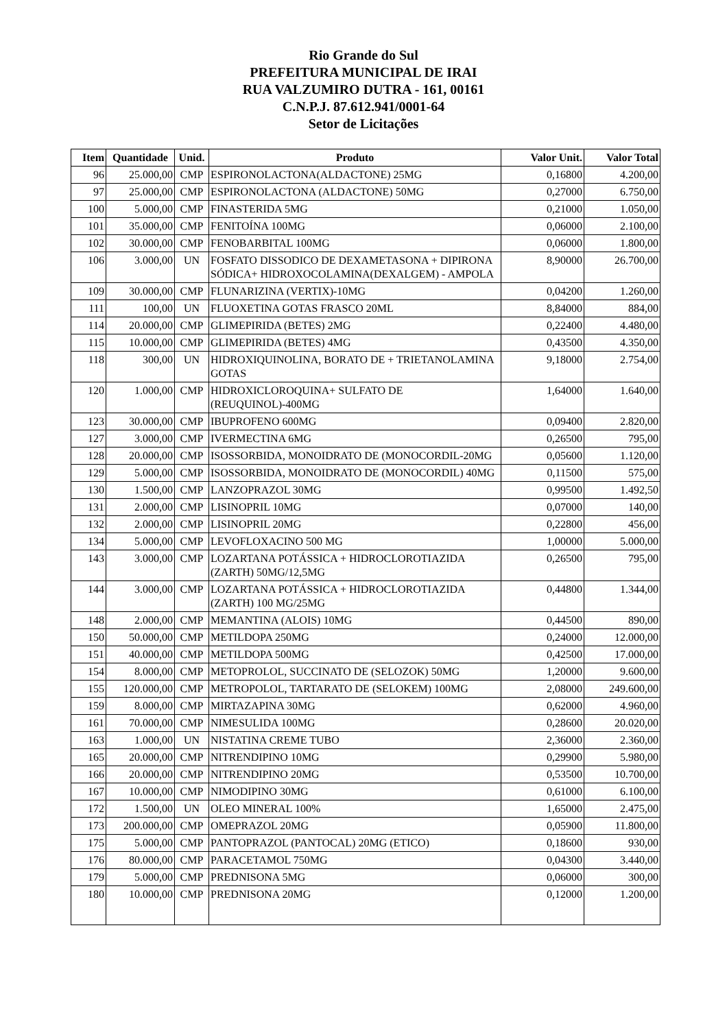Rio Grande do Sul
PREFEITURA MUNICIPAL DE IRAI
RUA VALZUMIRO DUTRA - 161, 00161
C.N.P.J. 87.612.941/0001-64
Setor de Licitações
| Item | Quantidade | Unid. | Produto | Valor Unit. | Valor Total |
| --- | --- | --- | --- | --- | --- |
| 96 | 25.000,00 | CMP | ESPIRONOLACTONA(ALDACTONE) 25MG | 0,16800 | 4.200,00 |
| 97 | 25.000,00 | CMP | ESPIRONOLACTONA (ALDACTONE) 50MG | 0,27000 | 6.750,00 |
| 100 | 5.000,00 | CMP | FINASTERIDA 5MG | 0,21000 | 1.050,00 |
| 101 | 35.000,00 | CMP | FENITOÍNA 100MG | 0,06000 | 2.100,00 |
| 102 | 30.000,00 | CMP | FENOBARBITAL 100MG | 0,06000 | 1.800,00 |
| 106 | 3.000,00 | UN | FOSFATO DISSODICO DE DEXAMETASONA + DIPIRONA SÓDICA+ HIDROXOCOLAMINA(DEXALGEM) - AMPOLA | 8,90000 | 26.700,00 |
| 109 | 30.000,00 | CMP | FLUNARIZINA (VERTIX)-10MG | 0,04200 | 1.260,00 |
| 111 | 100,00 | UN | FLUOXETINA GOTAS FRASCO 20ML | 8,84000 | 884,00 |
| 114 | 20.000,00 | CMP | GLIMEPIRIDA (BETES) 2MG | 0,22400 | 4.480,00 |
| 115 | 10.000,00 | CMP | GLIMEPIRIDA (BETES) 4MG | 0,43500 | 4.350,00 |
| 118 | 300,00 | UN | HIDROXIQUINOLINA, BORATO DE + TRIETANOLAMINA GOTAS | 9,18000 | 2.754,00 |
| 120 | 1.000,00 | CMP | HIDROXICLOROQUINA+ SULFATO DE (REUQUINOL)-400MG | 1,64000 | 1.640,00 |
| 123 | 30.000,00 | CMP | IBUPROFENO 600MG | 0,09400 | 2.820,00 |
| 127 | 3.000,00 | CMP | IVERMECTINA 6MG | 0,26500 | 795,00 |
| 128 | 20.000,00 | CMP | ISOSSORBIDA, MONOIDRATO DE (MONOCORDIL-20MG | 0,05600 | 1.120,00 |
| 129 | 5.000,00 | CMP | ISOSSORBIDA, MONOIDRATO DE (MONOCORDIL) 40MG | 0,11500 | 575,00 |
| 130 | 1.500,00 | CMP | LANZOPRAZOL 30MG | 0,99500 | 1.492,50 |
| 131 | 2.000,00 | CMP | LISINOPRIL 10MG | 0,07000 | 140,00 |
| 132 | 2.000,00 | CMP | LISINOPRIL 20MG | 0,22800 | 456,00 |
| 134 | 5.000,00 | CMP | LEVOFLOXACINO 500 MG | 1,00000 | 5.000,00 |
| 143 | 3.000,00 | CMP | LOZARTANA POTÁSSICA + HIDROCLOROTIAZIDA (ZARTH) 50MG/12,5MG | 0,26500 | 795,00 |
| 144 | 3.000,00 | CMP | LOZARTANA POTÁSSICA + HIDROCLOROTIAZIDA (ZARTH) 100 MG/25MG | 0,44800 | 1.344,00 |
| 148 | 2.000,00 | CMP | MEMANTINA (ALOIS) 10MG | 0,44500 | 890,00 |
| 150 | 50.000,00 | CMP | METILDOPA 250MG | 0,24000 | 12.000,00 |
| 151 | 40.000,00 | CMP | METILDOPA 500MG | 0,42500 | 17.000,00 |
| 154 | 8.000,00 | CMP | METOPROLOL, SUCCINATO DE (SELOZOK) 50MG | 1,20000 | 9.600,00 |
| 155 | 120.000,00 | CMP | METROPOLOL, TARTARATO DE (SELOKEM) 100MG | 2,08000 | 249.600,00 |
| 159 | 8.000,00 | CMP | MIRTAZAPINA 30MG | 0,62000 | 4.960,00 |
| 161 | 70.000,00 | CMP | NIMESULIDA 100MG | 0,28600 | 20.020,00 |
| 163 | 1.000,00 | UN | NISTATINA CREME TUBO | 2,36000 | 2.360,00 |
| 165 | 20.000,00 | CMP | NITRENDIPINO 10MG | 0,29900 | 5.980,00 |
| 166 | 20.000,00 | CMP | NITRENDIPINO 20MG | 0,53500 | 10.700,00 |
| 167 | 10.000,00 | CMP | NIMODIPINO 30MG | 0,61000 | 6.100,00 |
| 172 | 1.500,00 | UN | OLEO MINERAL 100% | 1,65000 | 2.475,00 |
| 173 | 200.000,00 | CMP | OMEPRAZOL 20MG | 0,05900 | 11.800,00 |
| 175 | 5.000,00 | CMP | PANTOPRAZOL (PANTOCAL) 20MG (ETICO) | 0,18600 | 930,00 |
| 176 | 80.000,00 | CMP | PARACETAMOL 750MG | 0,04300 | 3.440,00 |
| 179 | 5.000,00 | CMP | PREDNISONA 5MG | 0,06000 | 300,00 |
| 180 | 10.000,00 | CMP | PREDNISONA 20MG | 0,12000 | 1.200,00 |